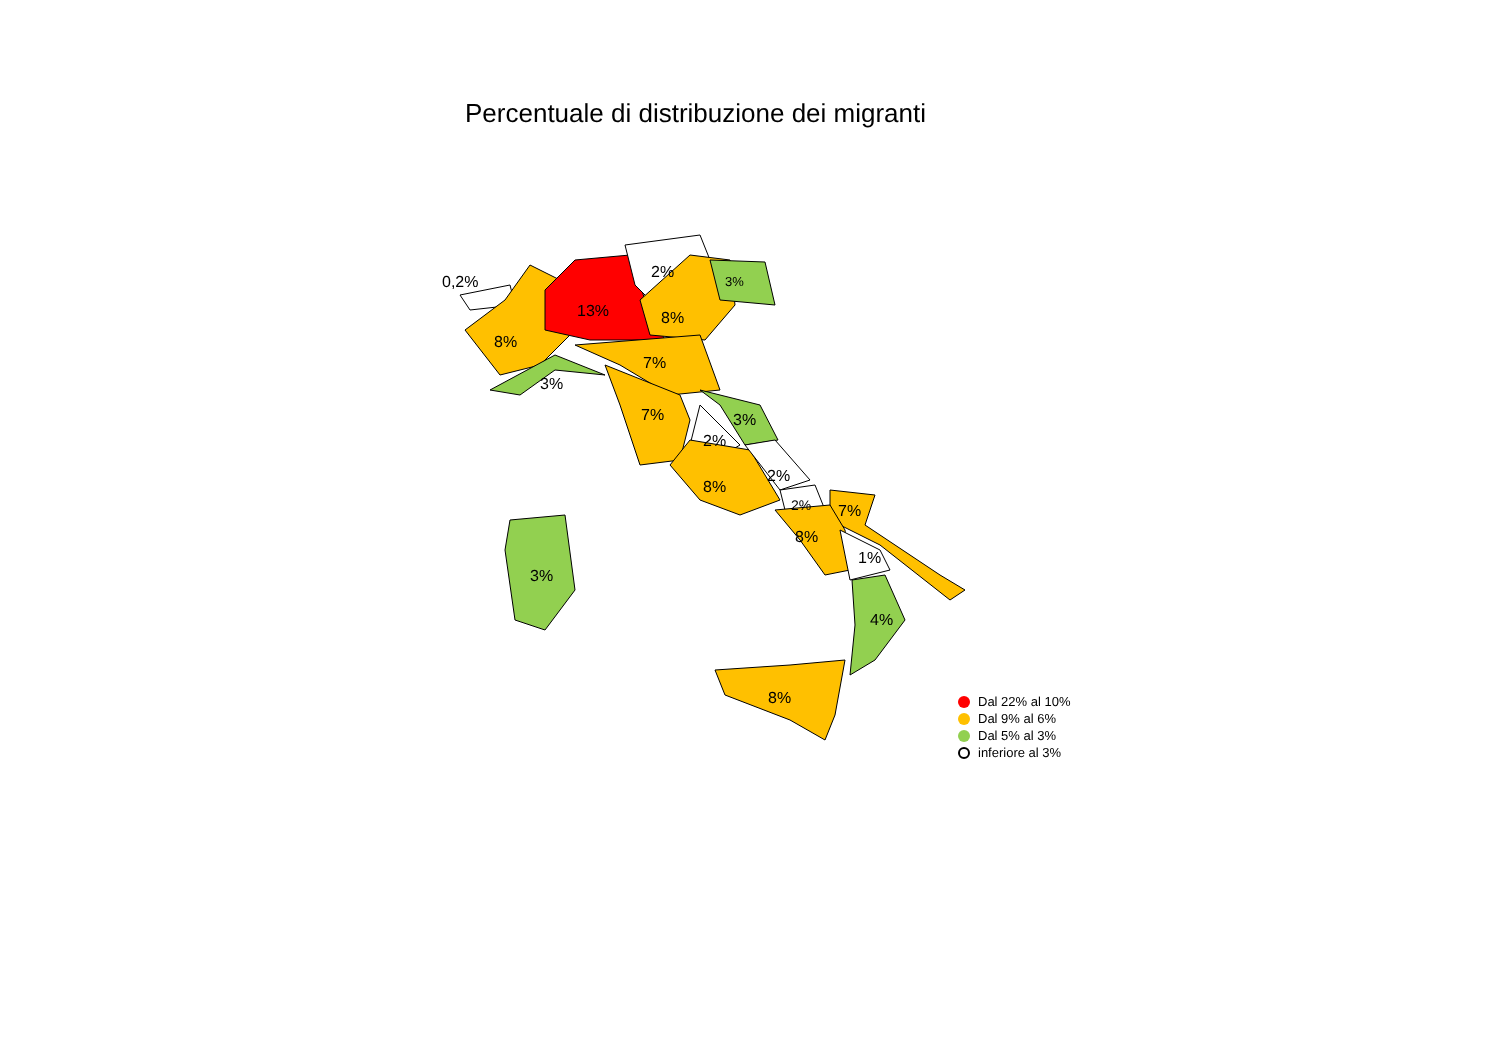Percentuale di distribuzione dei migranti
0,2%
8%
13%
2%
8%
3%
7%
3%
7%
3%
2%
2%
2%
7%
8%
8%
1%
4%
8%
3%
Dal 22% al 10%
Dal 9% al 6%
Dal 5% al 3%
inferiore al 3%